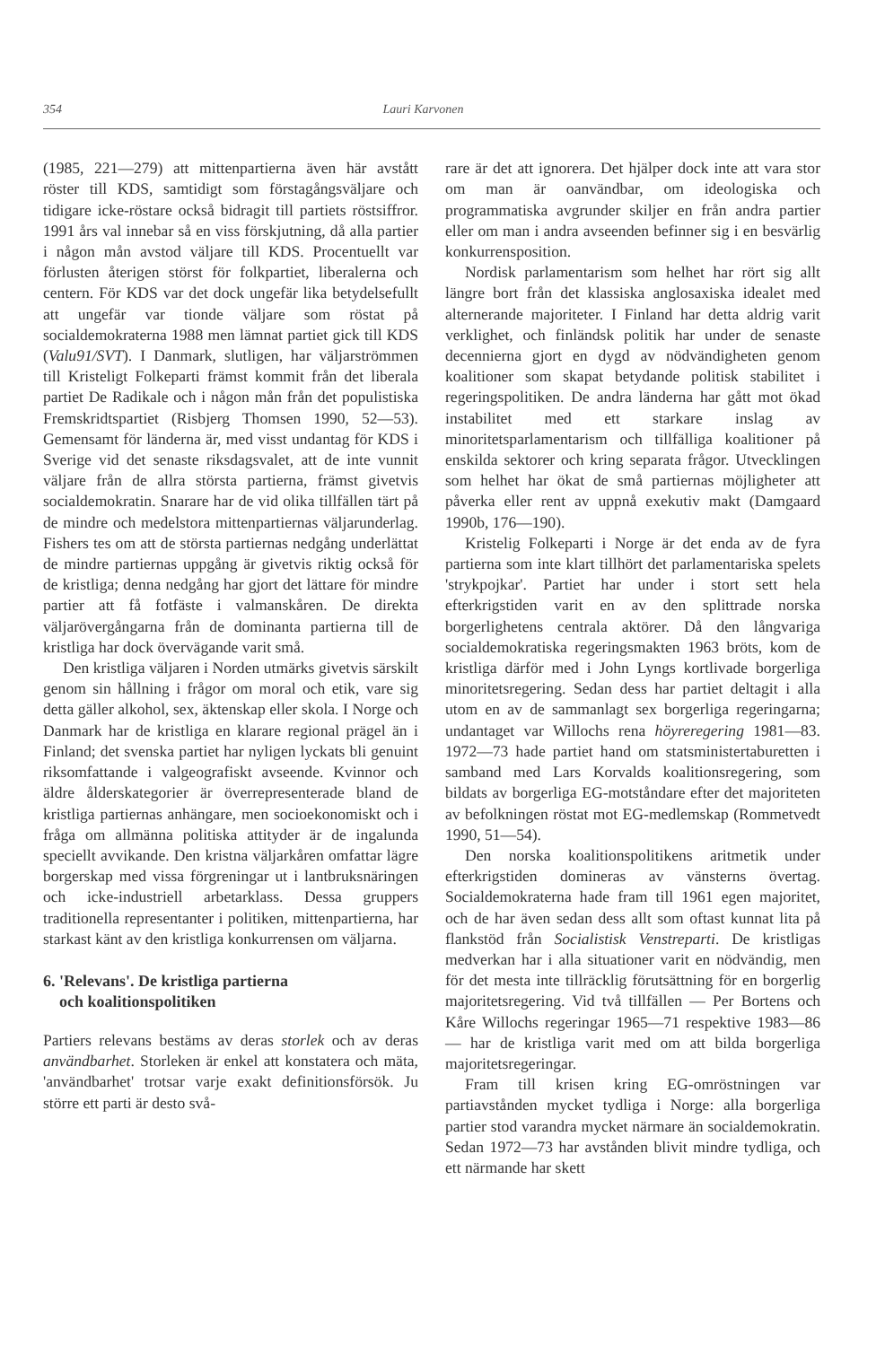354 Lauri Karvonen
(1985, 221—279) att mittenpartierna även här avstått röster till KDS, samtidigt som förstagångsväljare och tidigare icke-röstare också bidragit till partiets röstsiffror. 1991 års val innebar så en viss förskjutning, då alla partier i någon mån avstod väljare till KDS. Procentuellt var förlusten återigen störst för folkpartiet, liberalerna och centern. För KDS var det dock ungefär lika betydelsefullt att ungefär var tionde väljare som röstat på socialdemokraterna 1988 men lämnat partiet gick till KDS (Valu91/SVT). I Danmark, slutligen, har väljarströmmen till Kristeligt Folkeparti främst kommit från det liberala partiet De Radikale och i någon mån från det populistiska Fremskridtspartiet (Risbjerg Thomsen 1990, 52—53). Gemensamt för länderna är, med visst undantag för KDS i Sverige vid det senaste riksdagsvalet, att de inte vunnit väljare från de allra största partierna, främst givetvis socialdemokratin. Snarare har de vid olika tillfällen tärt på de mindre och medelstora mittenpartiernas väljarunderlag. Fishers tes om att de största partiernas nedgång underlättat de mindre partiernas uppgång är givetvis riktig också för de kristliga; denna nedgång har gjort det lättare för mindre partier att få fotfäste i valmanskåren. De direkta väljarövergångarna från de dominanta partierna till de kristliga har dock övervägande varit små.
Den kristliga väljaren i Norden utmärks givetvis särskilt genom sin hållning i frågor om moral och etik, vare sig detta gäller alkohol, sex, äktenskap eller skola. I Norge och Danmark har de kristliga en klarare regional prägel än i Finland; det svenska partiet har nyligen lyckats bli genuint riksomfattande i valgeografiskt avseende. Kvinnor och äldre ålderskategorier är överrepresenterade bland de kristliga partiernas anhängare, men socioekonomiskt och i fråga om allmänna politiska attityder är de ingalunda speciellt avvikande. Den kristna väljarkåren omfattar lägre borgerskap med vissa förgreningar ut i lantbruksnäringen och icke-industriell arbetarklass. Dessa gruppers traditionella representanter i politiken, mittenpartierna, har starkast känt av den kristliga konkurrensen om väljarna.
6. 'Relevans'. De kristliga partierna
och koalitionspolitiken
Partiers relevans bestäms av deras storlek och av deras användbarhet. Storleken är enkel att konstatera och mäta, 'användbarhet' trotsar varje exakt definitionsförsök. Ju större ett parti är desto svå-
rare är det att ignorera. Det hjälper dock inte att vara stor om man är oanvändbar, om ideologiska och programmatiska avgrunder skiljer en från andra partier eller om man i andra avseenden befinner sig i en besvärlig konkurrensposition.
Nordisk parlamentarism som helhet har rört sig allt längre bort från det klassiska anglosaxiska idealet med alternerande majoriteter. I Finland har detta aldrig varit verklighet, och finländsk politik har under de senaste decennierna gjort en dygd av nödvändigheten genom koalitioner som skapat betydande politisk stabilitet i regeringspolitiken. De andra länderna har gått mot ökad instabilitet med ett starkare inslag av minoritetsparlamentarism och tillfälliga koalitioner på enskilda sektorer och kring separata frågor. Utvecklingen som helhet har ökat de små partiernas möjligheter att påverka eller rent av uppnå exekutiv makt (Damgaard 1990b, 176—190).
Kristelig Folkeparti i Norge är det enda av de fyra partierna som inte klart tillhört det parlamentariska spelets 'strykpojkar'. Partiet har under i stort sett hela efterkrigstiden varit en av den splittrade norska borgerlighetens centrala aktörer. Då den långvariga socialdemokratiska regeringsmakten 1963 bröts, kom de kristliga därför med i John Lyngs kortlivade borgerliga minoritetsregering. Sedan dess har partiet deltagit i alla utom en av de sammanlagt sex borgerliga regeringarna; undantaget var Willochs rena höyreregering 1981—83. 1972—73 hade partiet hand om statsministertaburetten i samband med Lars Korvalds koalitionsregering, som bildats av borgerliga EG-motståndare efter det majoriteten av befolkningen röstat mot EG-medlemskap (Rommetvedt 1990, 51—54).
Den norska koalitionspolitikens aritmetik under efterkrigstiden domineras av vänsterns övertag. Socialdemokraterna hade fram till 1961 egen majoritet, och de har även sedan dess allt som oftast kunnat lita på flankstöd från Socialistisk Venstreparti. De kristligas medverkan har i alla situationer varit en nödvändig, men för det mesta inte tillräcklig förutsättning för en borgerlig majoritetsregering. Vid två tillfällen — Per Bortens och Kåre Willochs regeringar 1965—71 respektive 1983—86 — har de kristliga varit med om att bilda borgerliga majoritetsregeringar.
Fram till krisen kring EG-omröstningen var partiavstånden mycket tydliga i Norge: alla borgerliga partier stod varandra mycket närmare än socialdemokratin. Sedan 1972—73 har avstånden blivit mindre tydliga, och ett närmande har skett